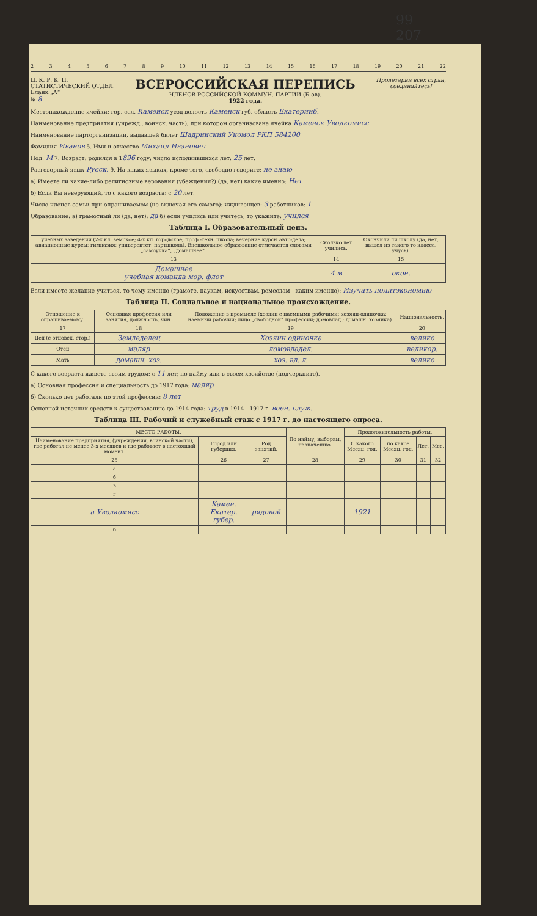99
207
23456789 10 11 12 13 14 15 16 17 18 19 20 21 22
Ц. К. Р. К. П.
СТАТИСТИЧЕСКИЙ ОТДЕЛ.
Бланк „А“
№ 8
ВСЕРОССИЙСКАЯ ПЕРЕПИСЬ
ЧЛЕНОВ РОССИЙСКОЙ КОММУН. ПАРТИИ (Б-ов).
1922 года.
Пролетарии всех стран,
соединяйтесь!
Местонахождение ячейки: гор. сел. Каменск уезд волость Каменск губ. область Екатеринб.
Наименование предприятия (учрежд., воинск. часть), при котором организована ячейка Каменск Уволкомисс
Наименование парторганизации, выдавшей билет Шадринский Укомол РКП 584200
Фамилия Иванов 5. Имя и отчество Михаил Иванович
Пол: М 7. Возраст: родился в 1896 году; число исполнившихся лет: 25 лет.
Разговорный язык Русск. 9. На каких языках, кроме того, свободно говорите: не знаю
а) Имеете ли какие-либо религиозные верования (убеждения?) (да, нет) какие именно: Нет
б) Если Вы неверующий, то с какого возраста: с 20 лет.
Число членов семьи при опрашиваемом (не включая его самого): иждивенцев: 3 работников: 1
Образование: а) грамотный ли (да, нет): да б) если учились или учитесь, то укажите: учился
Таблица I. Образовательный ценз.
| учебных заведений (2-х кл. земское; 4-х кл. городское; проф.-техн. школа; вечерние курсы авто-дела; авиационные курсы; гимназия; университет; партшкола). Внешкольное образование отмечается словами „самоучка“, „домашнее“. | Сколько лет учились. | Окончили ли школу (да, нет, вышел из такого то класса, учусь). |
| --- | --- | --- |
| 13 | 14 | 15 |
| Домашнее учебная команда мор. флот | 4 м | окон. |
Если имеете желание учиться, то чему именно (грамоте, наукам, искусствам, ремеслам—каким именно): Изучать политэкономию
Таблица II. Социальное и национальное происхождение.
| Отношение к опрашиваемому. | Основная профессия или занятия, должность, чин. | Положение в промысле (хозяин с наемными рабочими; хозяин-одиночка; наемный рабочий; лицо „свободной“ профессии; домовлад.; домашн. хозяйка). | Национальность. |
| --- | --- | --- | --- |
| 17 | 18 | 19 | 20 |
| Дед (с отцовск. стор.) | Земледелец | Хозяин одиночка | велико |
| Отец | маляр | домовладел. | великор. |
| Мать | домашн. хоз. | хоз. вл. д. | велико |
С какого возраста живете своим трудом: с 11 лет; по найму или в своем хозяйстве (подчеркните).
а) Основная профессия и специальность до 1917 года: маляр
б) Сколько лет работали по этой профессии: 8 лет
Основной источник средств к существованию до 1914 года: труд в 1914—1917 г. воен. служ.
Таблица III. Рабочий и служебный стаж с 1917 г. до настоящего опроса.
| МЕСТО РАБОТЫ. | | | | По найму, выборам, назначению. | Продолжительность работы. | | | |
| --- | --- | --- | --- | --- | --- | --- | --- | --- |
| Наименование предприятия, (учреждения, воинской части), где работал не менее 3-х месяцев и где работает в настоящий момент. | Город или губерния. | Род занятий. | | | С какого Месяц, год. | по какое Месяц, год. | Лет. | Мес. |
| 25 | 26 | 27 | | 28 | 29 | 30 | 31 | 32 |
| а | | | | | | | | |
| б | | | | | | | | |
| в | | | | | | | | |
| г | | | | | | | | |
| а Уволкомисс | Камен. Екатер. губер. | рядовой | | | 1921 | | | |
| б | | | | | | | | |